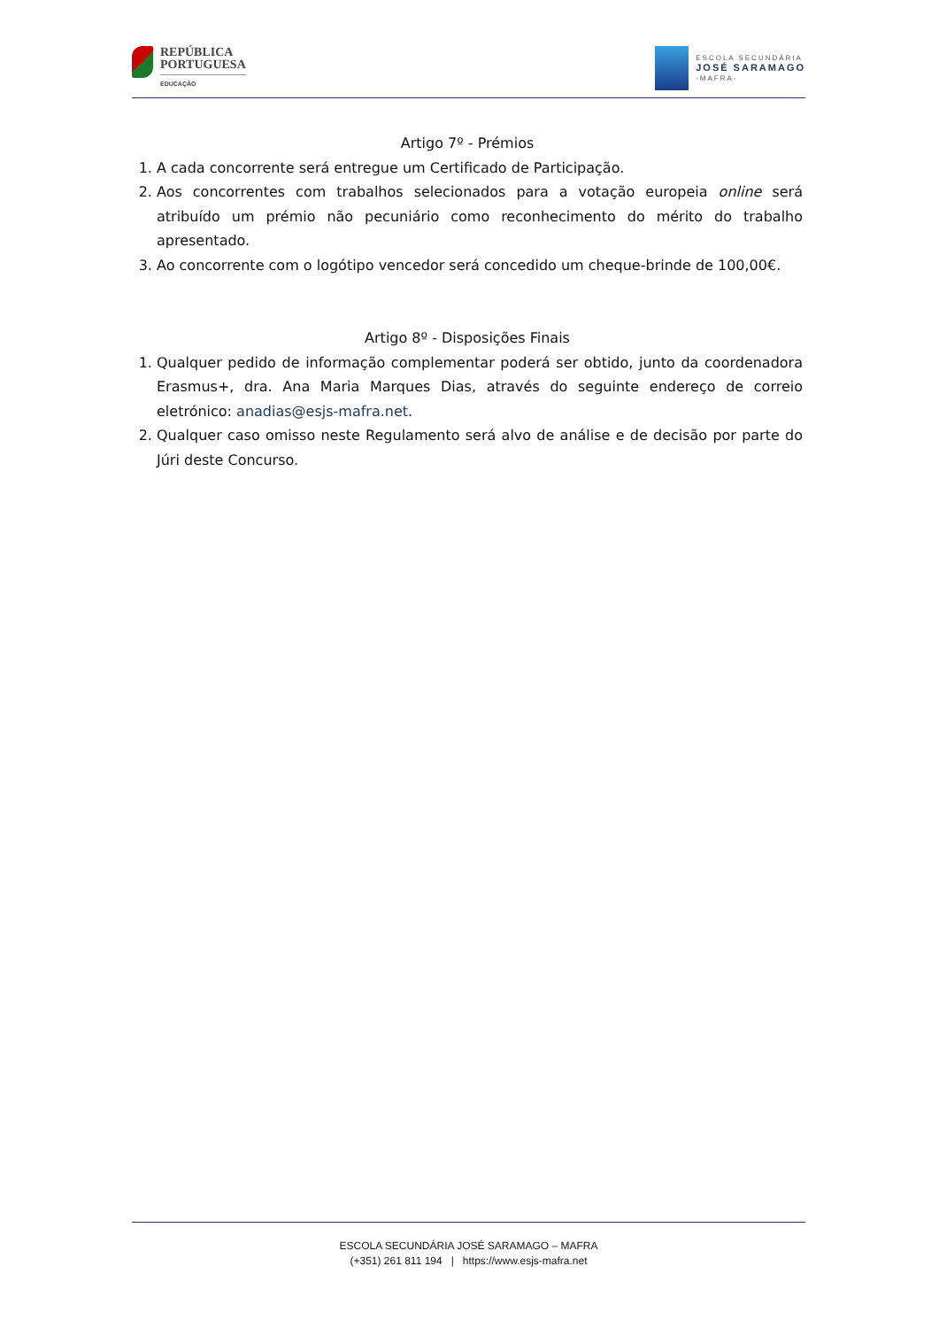REPÚBLICA
PORTUGUESA
EDUCAÇÃO
ESCOLA SECUNDÁRIA
JOSÉ SARAMAGO
-MAFRA-
Artigo 7º - Prémios
1. A cada concorrente será entregue um Certificado de Participação.
2. Aos concorrentes com trabalhos selecionados para a votação europeia online será atribuído um prémio não pecuniário como reconhecimento do mérito do trabalho apresentado.
3. Ao concorrente com o logótipo vencedor será concedido um cheque-brinde de 100,00€.
Artigo 8º - Disposições Finais
1. Qualquer pedido de informação complementar poderá ser obtido, junto da coordenadora Erasmus+, dra. Ana Maria Marques Dias, através do seguinte endereço de correio eletrónico: anadias@esjs-mafra.net.
2. Qualquer caso omisso neste Regulamento será alvo de análise e de decisão por parte do Júri deste Concurso.
ESCOLA SECUNDÁRIA JOSÉ SARAMAGO – MAFRA
(+351) 261 811 194 | https://www.esjs-mafra.net